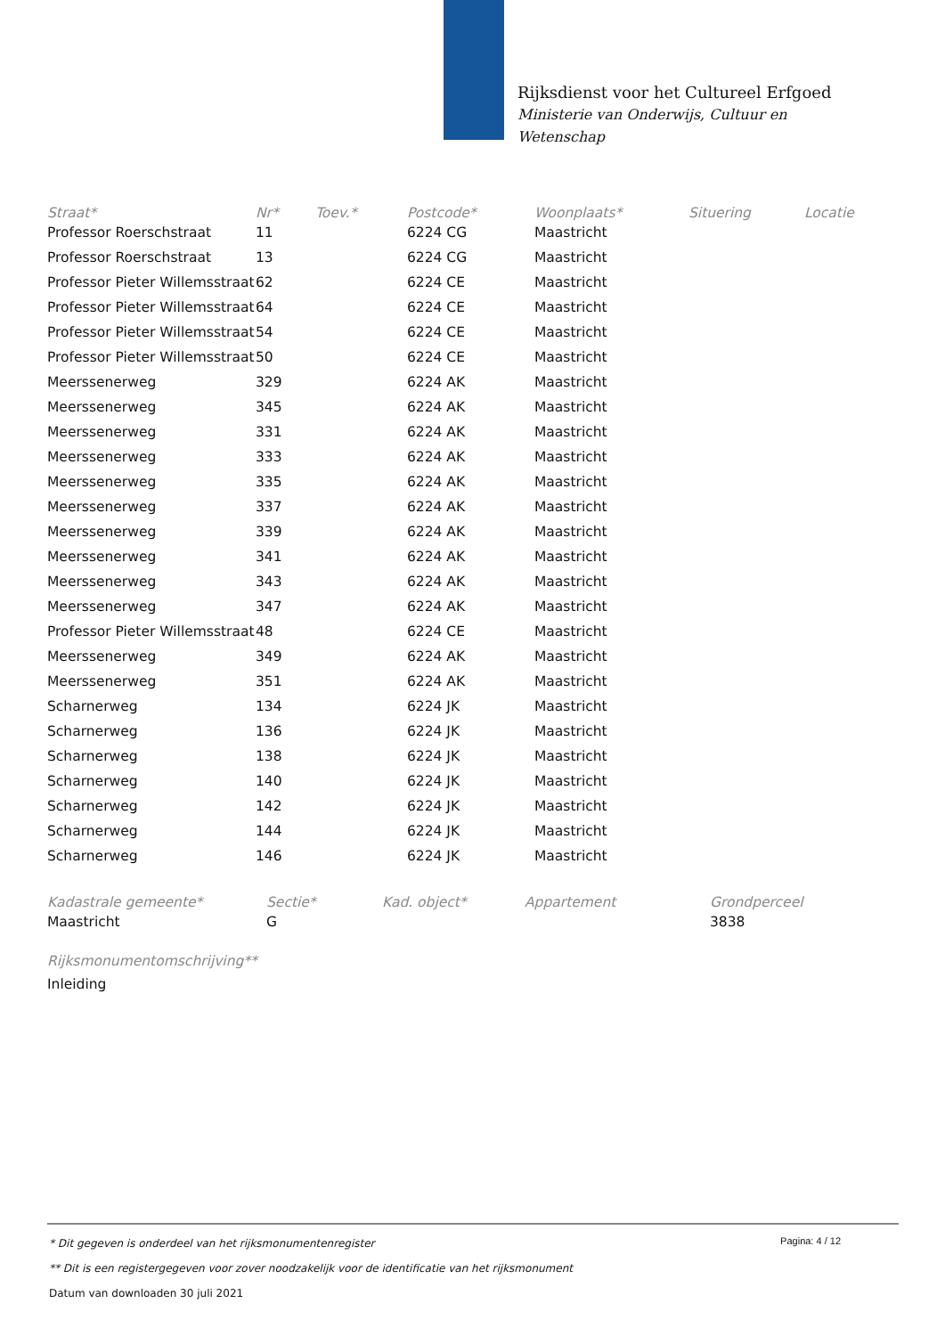Rijksdienst voor het Cultureel Erfgoed
Ministerie van Onderwijs, Cultuur en
Wetenschap
| Straat* | Nr* | Toev.* | Postcode* | Woonplaats* | Situering | Locatie |
| --- | --- | --- | --- | --- | --- | --- |
| Professor Roerschstraat | 11 | | 6224 CG | Maastricht | | |
| Professor Roerschstraat | 13 | | 6224 CG | Maastricht | | |
| Professor Pieter Willemsstraat | 62 | | 6224 CE | Maastricht | | |
| Professor Pieter Willemsstraat | 64 | | 6224 CE | Maastricht | | |
| Professor Pieter Willemsstraat | 54 | | 6224 CE | Maastricht | | |
| Professor Pieter Willemsstraat | 50 | | 6224 CE | Maastricht | | |
| Meerssenerweg | 329 | | 6224 AK | Maastricht | | |
| Meerssenerweg | 345 | | 6224 AK | Maastricht | | |
| Meerssenerweg | 331 | | 6224 AK | Maastricht | | |
| Meerssenerweg | 333 | | 6224 AK | Maastricht | | |
| Meerssenerweg | 335 | | 6224 AK | Maastricht | | |
| Meerssenerweg | 337 | | 6224 AK | Maastricht | | |
| Meerssenerweg | 339 | | 6224 AK | Maastricht | | |
| Meerssenerweg | 341 | | 6224 AK | Maastricht | | |
| Meerssenerweg | 343 | | 6224 AK | Maastricht | | |
| Meerssenerweg | 347 | | 6224 AK | Maastricht | | |
| Professor Pieter Willemsstraat | 48 | | 6224 CE | Maastricht | | |
| Meerssenerweg | 349 | | 6224 AK | Maastricht | | |
| Meerssenerweg | 351 | | 6224 AK | Maastricht | | |
| Scharnerweg | 134 | | 6224 JK | Maastricht | | |
| Scharnerweg | 136 | | 6224 JK | Maastricht | | |
| Scharnerweg | 138 | | 6224 JK | Maastricht | | |
| Scharnerweg | 140 | | 6224 JK | Maastricht | | |
| Scharnerweg | 142 | | 6224 JK | Maastricht | | |
| Scharnerweg | 144 | | 6224 JK | Maastricht | | |
| Scharnerweg | 146 | | 6224 JK | Maastricht | | |
| Kadastrale gemeente* | Sectie* | Kad. object* | Appartement | Grondperceel |
| --- | --- | --- | --- | --- |
| Maastricht | G | | | 3838 |
Rijksmonumentomschrijving**
Inleiding
Pagina: 4 / 12
* Dit gegeven is onderdeel van het rijksmonumentenregister
** Dit is een registergegeven voor zover noodzakelijk voor de identificatie van het rijksmonument
Datum van downloaden 30 juli 2021